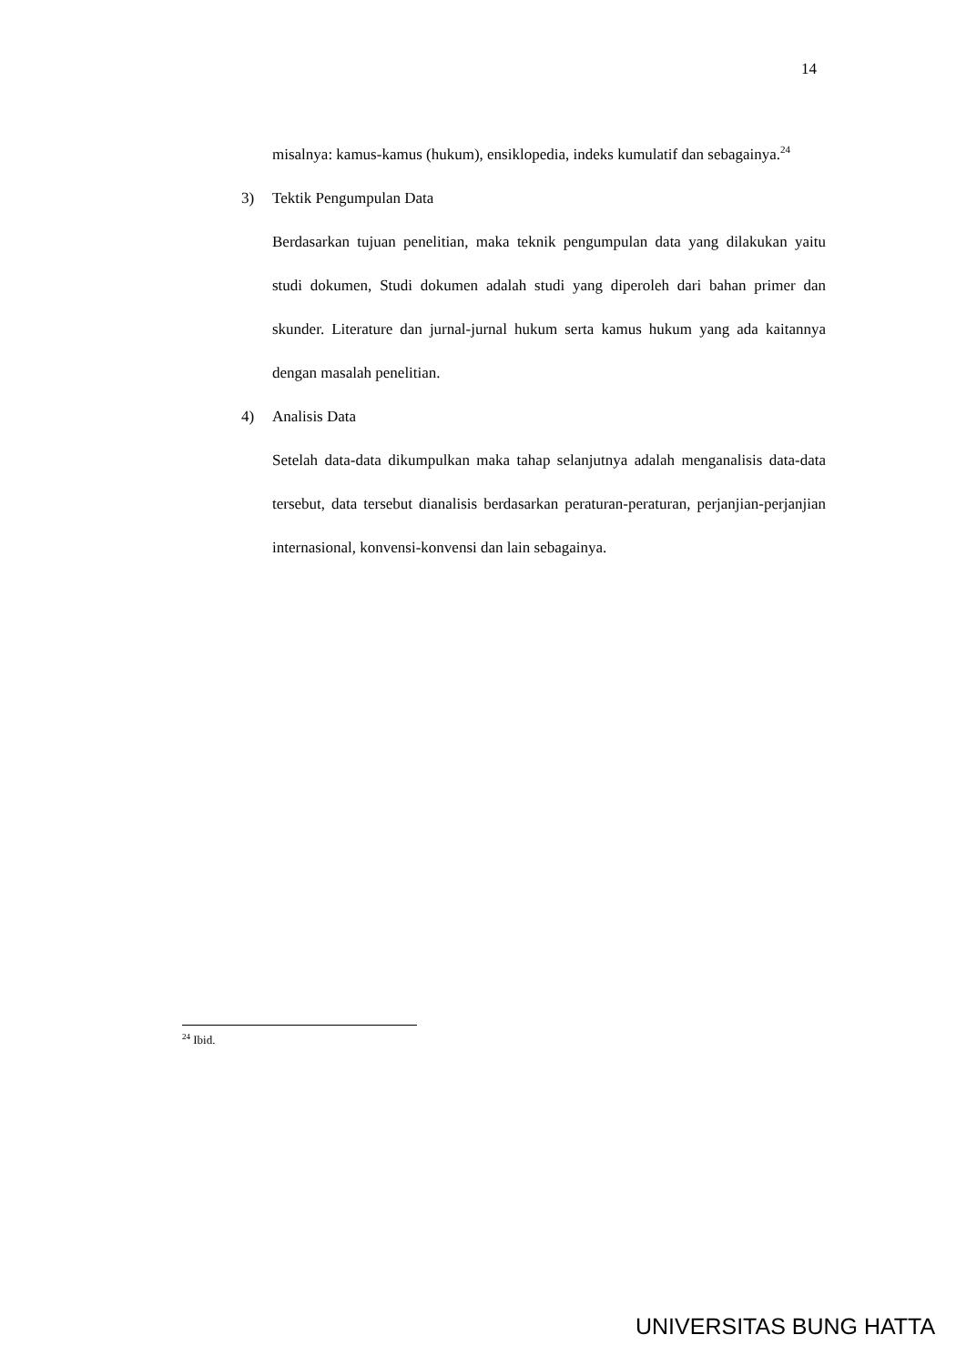14
misalnya: kamus-kamus (hukum), ensiklopedia, indeks kumulatif dan sebagainya.<sup>24</sup>
3) Tektik Pengumpulan Data
Berdasarkan tujuan penelitian, maka teknik pengumpulan data yang dilakukan yaitu studi dokumen, Studi dokumen adalah studi yang diperoleh dari bahan primer dan skunder. Literature dan jurnal-jurnal hukum serta kamus hukum yang ada kaitannya dengan masalah penelitian.
4) Analisis Data
Setelah data-data dikumpulkan maka tahap selanjutnya adalah menganalisis data-data tersebut, data tersebut dianalisis berdasarkan peraturan-peraturan, perjanjian-perjanjian internasional, konvensi-konvensi dan lain sebagainya.
<sup>24</sup> Ibid.
UNIVERSITAS BUNG HATTA